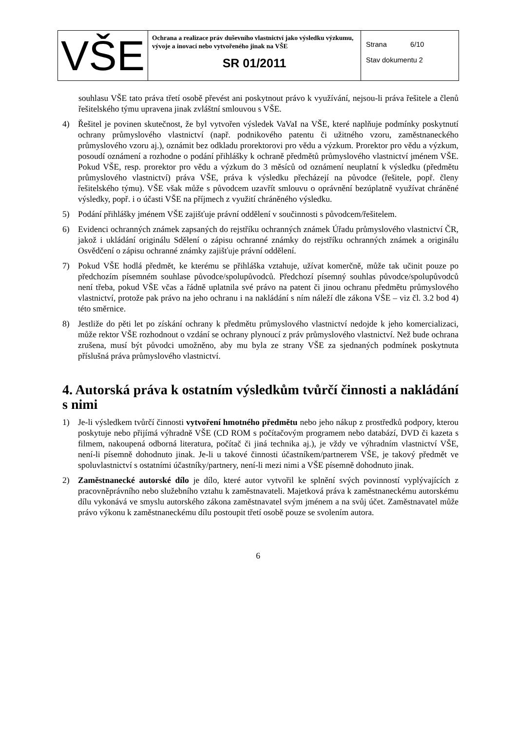| VŠE | Ochrana a realizace práv duševního vlastnictví jako výsledku výzkumu, vývoje a inovací nebo vytvořeného jinak na VŠE SR 01/2011 | Strana 6/10 Stav dokumentu 2 |
souhlasu VŠE tato práva třetí osobě převést ani poskytnout právo k využívání, nejsou-li práva řešitele a členů řešitelského týmu upravena jinak zvláštní smlouvou s VŠE.
4) Řešitel je povinen skutečnost, že byl vytvořen výsledek VaVaI na VŠE, které naplňuje podmínky poskytnutí ochrany průmyslového vlastnictví (např. podnikového patentu či užitného vzoru, zaměstnaneckého průmyslového vzoru aj.), oznámit bez odkladu prorektorovi pro vědu a výzkum. Prorektor pro vědu a výzkum, posoudí oznámení a rozhodne o podání přihlášky k ochraně předmětů průmyslového vlastnictví jménem VŠE. Pokud VŠE, resp. prorektor pro vědu a výzkum do 3 měsíců od oznámení neuplatní k výsledku (předmětu průmyslového vlastnictví) práva VŠE, práva k výsledku přecházejí na původce (řešitele, popř. členy řešitelského týmu). VŠE však může s původcem uzavřít smlouvu o oprávnění bezúplatně využívat chráněné výsledky, popř. i o účasti VŠE na příjmech z využití chráněného výsledku.
5) Podání přihlášky jménem VŠE zajišťuje právní oddělení v součinnosti s původcem/řešitelem.
6) Evidenci ochranných známek zapsaných do rejstříku ochranných známek Úřadu průmyslového vlastnictví ČR, jakož i ukládání originálu Sdělení o zápisu ochranné známky do rejstříku ochranných známek a originálu Osvědčení o zápisu ochranné známky zajišťuje právní oddělení.
7) Pokud VŠE hodlá předmět, ke kterému se přihláška vztahuje, užívat komerčně, může tak učinit pouze po předchozím písemném souhlase původce/spolupůvodců. Předchozí písemný souhlas původce/spolupůvodců není třeba, pokud VŠE včas a řádně uplatnila své právo na patent či jinou ochranu předmětu průmyslového vlastnictví, protože pak právo na jeho ochranu i na nakládání s ním náleží dle zákona VŠE – viz čl. 3.2 bod 4) této směrnice.
8) Jestliže do pěti let po získání ochrany k předmětu průmyslového vlastnictví nedojde k jeho komercializaci, může rektor VŠE rozhodnout o vzdání se ochrany plynoucí z práv průmyslového vlastnictví. Než bude ochrana zrušena, musí být původci umožněno, aby mu byla ze strany VŠE za sjednaných podmínek poskytnuta příslušná práva průmyslového vlastnictví.
4. Autorská práva k ostatním výsledkům tvůrčí činnosti a nakládání s nimi
1) Je-li výsledkem tvůrčí činnosti vytvoření hmotného předmětu nebo jeho nákup z prostředků podpory, kterou poskytuje nebo přijímá výhradně VŠE (CD ROM s počítačovým programem nebo databází, DVD či kazeta s filmem, nakoupená odborná literatura, počítač či jiná technika aj.), je vždy ve výhradním vlastnictví VŠE, není-li písemně dohodnuto jinak. Je-li u takové činnosti účastníkem/partnerem VŠE, je takový předmět ve spoluvlastnictví s ostatními účastníky/partnery, není-li mezi nimi a VŠE písemně dohodnuto jinak.
2) Zaměstnanecké autorské dílo je dílo, které autor vytvořil ke splnění svých povinností vyplývajících z pracovněprávního nebo služebního vztahu k zaměstnavateli. Majetková práva k zaměstnaneckému autorskému dílu vykonává ve smyslu autorského zákona zaměstnavatel svým jménem a na svůj účet. Zaměstnavatel může právo výkonu k zaměstnaneckému dílu postoupit třetí osobě pouze se svolením autora.
6